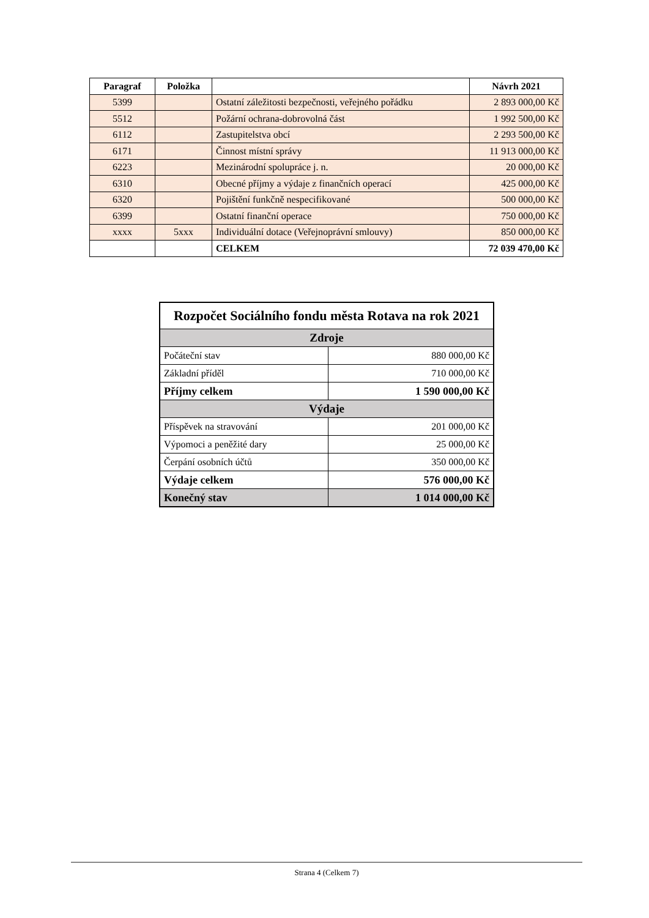| Paragraf | Položka | | Návrh 2021 |
| --- | --- | --- | --- |
| 5399 | | Ostatní záležitosti bezpečnosti, veřejného pořádku | 2 893 000,00 Kč |
| 5512 | | Požární ochrana-dobrovolná část | 1 992 500,00 Kč |
| 6112 | | Zastupitelstva obcí | 2 293 500,00 Kč |
| 6171 | | Činnost místní správy | 11 913 000,00 Kč |
| 6223 | | Mezinárodní spolupráce j. n. | 20 000,00 Kč |
| 6310 | | Obecné příjmy a výdaje z finančních operací | 425 000,00 Kč |
| 6320 | | Pojištění funkčně nespecifikované | 500 000,00 Kč |
| 6399 | | Ostatní finanční operace | 750 000,00 Kč |
| xxxx | 5xxx | Individuální dotace (Veřejnoprávní smlouvy) | 850 000,00 Kč |
| | | CELKEM | 72 039 470,00 Kč |
| Rozpočet Sociálního fondu města Rotava na rok 2021 | |
| Zdroje | |
| Počáteční stav | 880 000,00 Kč |
| Základní příděl | 710 000,00 Kč |
| Příjmy celkem | 1 590 000,00 Kč |
| Výdaje | |
| Příspěvek na stravování | 201 000,00 Kč |
| Výpomoci a peněžité dary | 25 000,00 Kč |
| Čerpání osobních účtů | 350 000,00 Kč |
| Výdaje celkem | 576 000,00 Kč |
| Konečný stav | 1 014 000,00 Kč |
Strana 4 (Celkem 7)